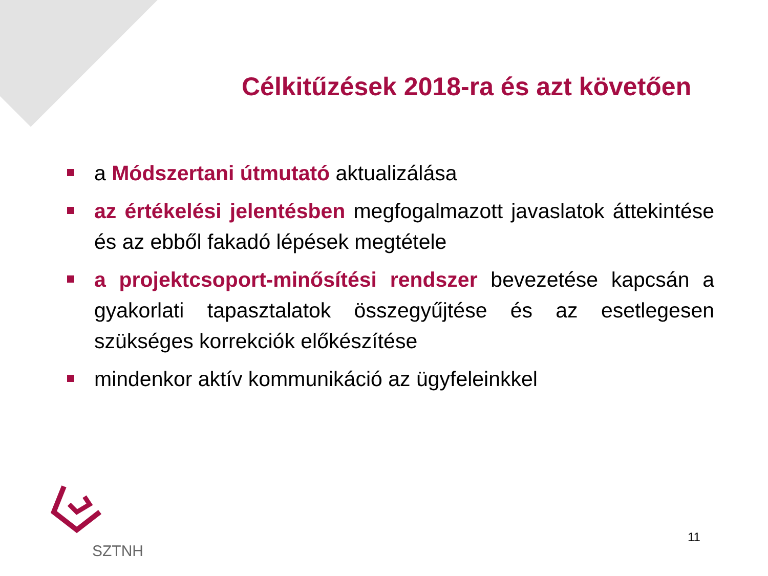Célkitűzések 2018-ra és azt követően
a Módszertani útmutató aktualizálása
az értékelési jelentésben megfogalmazott javaslatok áttekintése és az ebből fakadó lépések megtétele
a projektcsoport-minősítési rendszer bevezetése kapcsán a gyakorlati tapasztalatok összegyűjtése és az esetlegesen szükséges korrekciók előkészítése
mindenkor aktív kommunikáció az ügyfeleinkkel
SZTNH
11